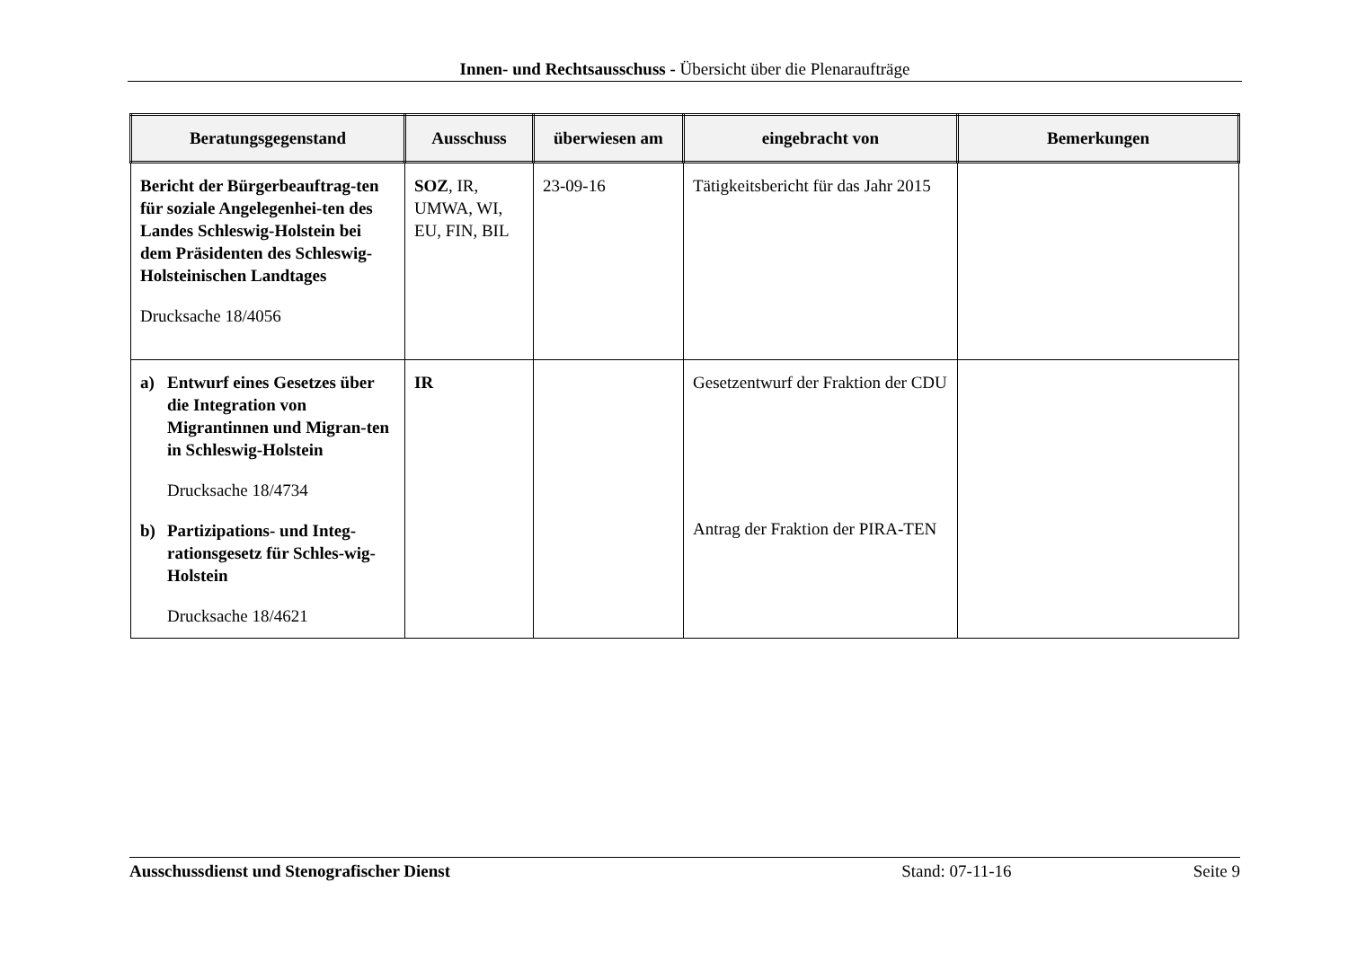Innen- und Rechtsausschuss - Übersicht über die Plenaraufträge
| Beratungsgegenstand | Ausschuss | überwiesen am | eingebracht von | Bemerkungen |
| --- | --- | --- | --- | --- |
| Bericht der Bürgerbeauftrag-ten für soziale Angelegenhei-ten des Landes Schleswig-Holstein bei dem Präsidenten des Schleswig-Holsteinischen Landtages Drucksache 18/4056 | SOZ , IR, UMWA, WI, EU, FIN, BIL | 23-09-16 | Tätigkeitsbericht für das Jahr 2015 | |
| a) Entwurf eines Gesetzes über die Integration von Migrantinnen und Migran-ten in Schleswig-Holstein Drucksache 18/4734 b) Partizipations- und Integ-rationsgesetz für Schles-wig-Holstein Drucksache 18/4621 | IR | | Gesetzentwurf der Fraktion der CDU Antrag der Fraktion der PIRA-TEN | |
Ausschussdienst und Stenografischer Dienst Stand: 07-11-16 Seite 9